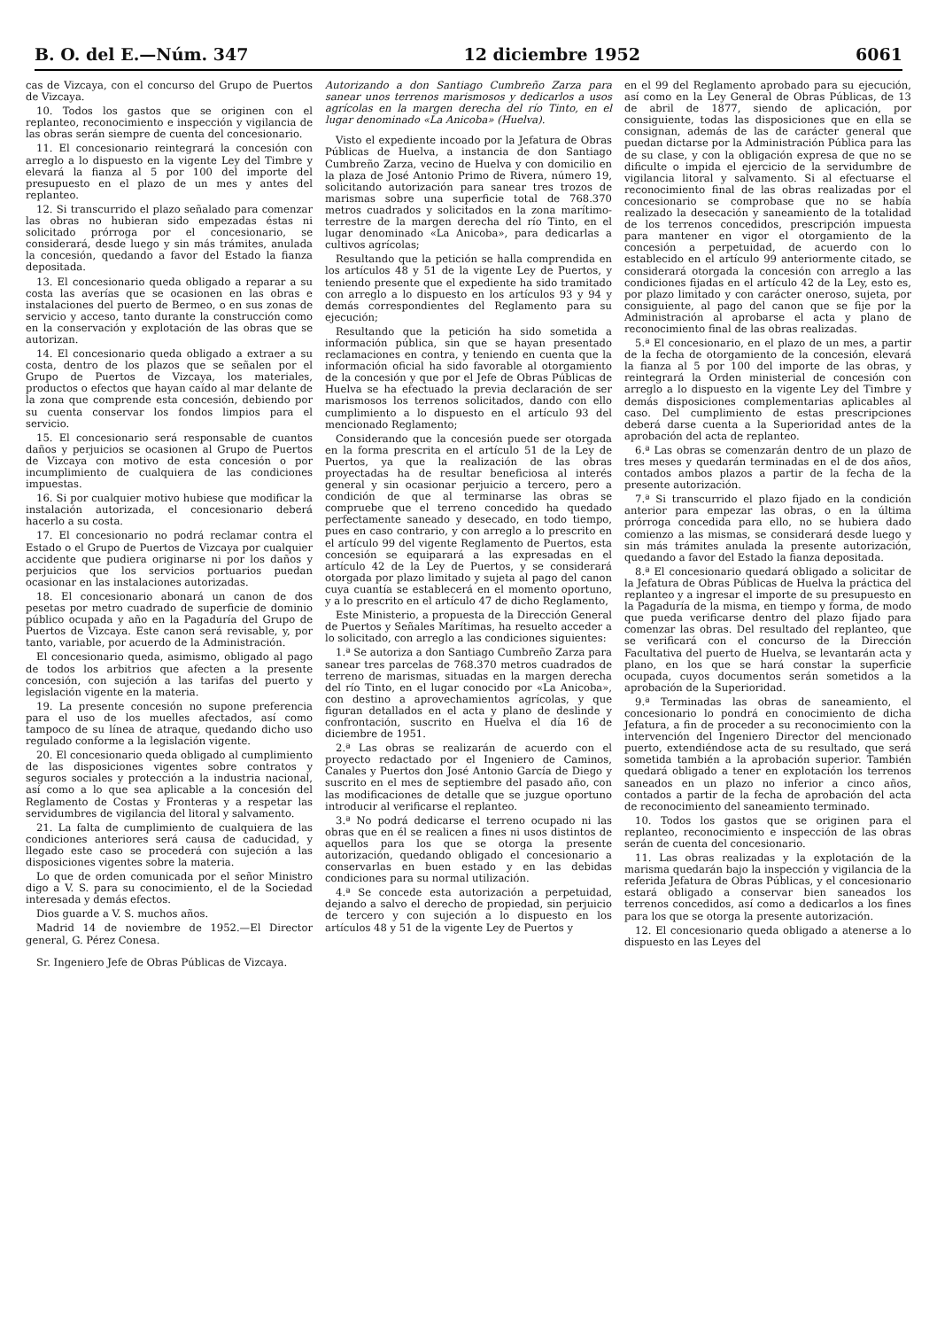B. O. del E.—Núm. 347 12 diciembre 1952 6061
cas de Vizcaya, con el concurso del Grupo de Puertos de Vizcaya.
10. Todos los gastos que se originen con el replanteo, reconocimiento e inspección y vigilancia de las obras serán siempre de cuenta del concesionario.
11. El concesionario reintegrará la concesión con arreglo a lo dispuesto en la vigente Ley del Timbre y elevará la fianza al 5 por 100 del importe del presupuesto en el plazo de un mes y antes del replanteo.
12. Si transcurrido el plazo señalado para comenzar las obras no hubieran sido empezadas éstas ni solicitado prórroga por el concesionario, se considerará, desde luego y sin más trámites, anulada la concesión, quedando a favor del Estado la fianza depositada.
13. El concesionario queda obligado a reparar a su costa las averías que se ocasionen en las obras e instalaciones del puerto de Bermeo, o en sus zonas de servicio y acceso, tanto durante la construcción como en la conservación y explotación de las obras que se autorizan.
14. El concesionario queda obligado a extraer a su costa, dentro de los plazos que se señalen por el Grupo de Puertos de Vizcaya, los materiales, productos o efectos que hayan caído al mar delante de la zona que comprende esta concesión, debiendo por su cuenta conservar los fondos limpios para el servicio.
15. El concesionario será responsable de cuantos daños y perjuicios se ocasionen al Grupo de Puertos de Vizcaya con motivo de esta concesión o por incumplimiento de cualquiera de las condiciones impuestas.
16. Si por cualquier motivo hubiese que modificar la instalación autorizada, el concesionario deberá hacerlo a su costa.
17. El concesionario no podrá reclamar contra el Estado o el Grupo de Puertos de Vizcaya por cualquier accidente que pudiera originarse ni por los daños y perjuicios que los servicios portuarios puedan ocasionar en las instalaciones autorizadas.
18. El concesionario abonará un canon de dos pesetas por metro cuadrado de superficie de dominio público ocupada y año en la Pagaduría del Grupo de Puertos de Vizcaya. Este canon será revisable, y, por tanto, variable, por acuerdo de la Administración.
El concesionario queda, asimismo, obligado al pago de todos los arbitrios que afecten a la presente concesión, con sujeción a las tarifas del puerto y legislación vigente en la materia.
19. La presente concesión no supone preferencia para el uso de los muelles afectados, así como tampoco de su línea de atraque, quedando dicho uso regulado conforme a la legislación vigente.
20. El concesionario queda obligado al cumplimiento de las disposiciones vigentes sobre contratos y seguros sociales y protección a la industria nacional, así como a lo que sea aplicable a la concesión del Reglamento de Costas y Fronteras y a respetar las servidumbres de vigilancia del litoral y salvamento.
21. La falta de cumplimiento de cualquiera de las condiciones anteriores será causa de caducidad, y llegado este caso se procederá con sujeción a las disposiciones vigentes sobre la materia.
Lo que de orden comunicada por el señor Ministro digo a V. S. para su conocimiento, el de la Sociedad interesada y demás efectos.
Dios guarde a V. S. muchos años.
Madrid 14 de noviembre de 1952.—El Director general, G. Pérez Conesa.
Sr. Ingeniero Jefe de Obras Públicas de Vizcaya.
Autorizando a don Santiago Cumbreño Zarza para sanear unos terrenos marismosos y dedicarlos a usos agrícolas en la margen derecha del río Tinto, en el lugar denominado «La Anicoba» (Huelva).
Visto el expediente incoado por la Jefatura de Obras Públicas de Huelva, a instancia de don Santiago Cumbreño Zarza, vecino de Huelva y con domicilio en la plaza de José Antonio Primo de Rivera, número 19, solicitando autorización para sanear tres trozos de marismas sobre una superficie total de 768.370 metros cuadrados y solicitados en la zona marítimo-terrestre de la margen derecha del río Tinto, en el lugar denominado «La Anicoba», para dedicarlas a cultivos agrícolas;
Resultando que la petición se halla comprendida en los artículos 48 y 51 de la vigente Ley de Puertos, y teniendo presente que el expediente ha sido tramitado con arreglo a lo dispuesto en los artículos 93 y 94 y demás correspondientes del Reglamento para su ejecución;
Resultando que la petición ha sido sometida a información pública, sin que se hayan presentado reclamaciones en contra, y teniendo en cuenta que la información oficial ha sido favorable al otorgamiento de la concesión y que por el Jefe de Obras Públicas de Huelva se ha efectuado la previa declaración de ser marismosos los terrenos solicitados, dando con ello cumplimiento a lo dispuesto en el artículo 93 del mencionado Reglamento;
Considerando que la concesión puede ser otorgada en la forma prescrita en el artículo 51 de la Ley de Puertos, ya que la realización de las obras proyectadas ha de resultar beneficiosa al interés general y sin ocasionar perjuicio a tercero, pero a condición de que al terminarse las obras se compruebe que el terreno concedido ha quedado perfectamente saneado y desecado, en todo tiempo, pues en caso contrario, y con arreglo a lo prescrito en el artículo 99 del vigente Reglamento de Puertos, esta concesión se equiparará a las expresadas en el artículo 42 de la Ley de Puertos, y se considerará otorgada por plazo limitado y sujeta al pago del canon cuya cuantía se establecerá en el momento oportuno, y a lo prescrito en el artículo 47 de dicho Reglamento,
Este Ministerio, a propuesta de la Dirección General de Puertos y Señales Marítimas, ha resuelto acceder a lo solicitado, con arreglo a las condiciones siguientes:
1.ª Se autoriza a don Santiago Cumbreño Zarza para sanear tres parcelas de 768.370 metros cuadrados de terreno de marismas, situadas en la margen derecha del río Tinto, en el lugar conocido por «La Anicoba», con destino a aprovechamientos agrícolas, y que figuran detallados en el acta y plano de deslinde y confrontación, suscrito en Huelva el día 16 de diciembre de 1951.
2.ª Las obras se realizarán de acuerdo con el proyecto redactado por el Ingeniero de Caminos, Canales y Puertos don José Antonio García de Diego y suscrito en el mes de septiembre del pasado año, con las modificaciones de detalle que se juzgue oportuno introducir al verificarse el replanteo.
3.ª No podrá dedicarse el terreno ocupado ni las obras que en él se realicen a fines ni usos distintos de aquellos para los que se otorga la presente autorización, quedando obligado el concesionario a conservarlas en buen estado y en las debidas condiciones para su normal utilización.
4.ª Se concede esta autorización a perpetuidad, dejando a salvo el derecho de propiedad, sin perjuicio de tercero y con sujeción a lo dispuesto en los artículos 48 y 51 de la vigente Ley de Puertos y
en el 99 del Reglamento aprobado para su ejecución, así como en la Ley General de Obras Públicas, de 13 de abril de 1877, siendo de aplicación, por consiguiente, todas las disposiciones que en ella se consignan, además de las de carácter general que puedan dictarse por la Administración Pública para las de su clase, y con la obligación expresa de que no se dificulte o impida el ejercicio de la servidumbre de vigilancia litoral y salvamento. Si al efectuarse el reconocimiento final de las obras realizadas por el concesionario se comprobase que no se había realizado la desecación y saneamiento de la totalidad de los terrenos concedidos, prescripción impuesta para mantener en vigor el otorgamiento de la concesión a perpetuidad, de acuerdo con lo establecido en el artículo 99 anteriormente citado, se considerará otorgada la concesión con arreglo a las condiciones fijadas en el artículo 42 de la Ley, esto es, por plazo limitado y con carácter oneroso, sujeta, por consiguiente, al pago del canon que se fije por la Administración al aprobarse el acta y plano de reconocimiento final de las obras realizadas.
5.ª El concesionario, en el plazo de un mes, a partir de la fecha de otorgamiento de la concesión, elevará la fianza al 5 por 100 del importe de las obras, y reintegrará la Orden ministerial de concesión con arreglo a lo dispuesto en la vigente Ley del Timbre y demás disposiciones complementarias aplicables al caso. Del cumplimiento de estas prescripciones deberá darse cuenta a la Superioridad antes de la aprobación del acta de replanteo.
6.ª Las obras se comenzarán dentro de un plazo de tres meses y quedarán terminadas en el de dos años, contados ambos plazos a partir de la fecha de la presente autorización.
7.ª Si transcurrido el plazo fijado en la condición anterior para empezar las obras, o en la última prórroga concedida para ello, no se hubiera dado comienzo a las mismas, se considerará desde luego y sin más trámites anulada la presente autorización, quedando a favor del Estado la fianza depositada.
8.ª El concesionario quedará obligado a solicitar de la Jefatura de Obras Públicas de Huelva la práctica del replanteo y a ingresar el importe de su presupuesto en la Pagaduría de la misma, en tiempo y forma, de modo que pueda verificarse dentro del plazo fijado para comenzar las obras. Del resultado del replanteo, que se verificará con el concurso de la Dirección Facultativa del puerto de Huelva, se levantarán acta y plano, en los que se hará constar la superficie ocupada, cuyos documentos serán sometidos a la aprobación de la Superioridad.
9.ª Terminadas las obras de saneamiento, el concesionario lo pondrá en conocimiento de dicha Jefatura, a fin de proceder a su reconocimiento con la intervención del Ingeniero Director del mencionado puerto, extendiéndose acta de su resultado, que será sometida también a la aprobación superior. También quedará obligado a tener en explotación los terrenos saneados en un plazo no inferior a cinco años, contados a partir de la fecha de aprobación del acta de reconocimiento del saneamiento terminado.
10. Todos los gastos que se originen para el replanteo, reconocimiento e inspección de las obras serán de cuenta del concesionario.
11. Las obras realizadas y la explotación de la marisma quedarán bajo la inspección y vigilancia de la referida Jefatura de Obras Públicas, y el concesionario estará obligado a conservar bien saneados los terrenos concedidos, así como a dedicarlos a los fines para los que se otorga la presente autorización.
12. El concesionario queda obligado a atenerse a lo dispuesto en las Leyes del